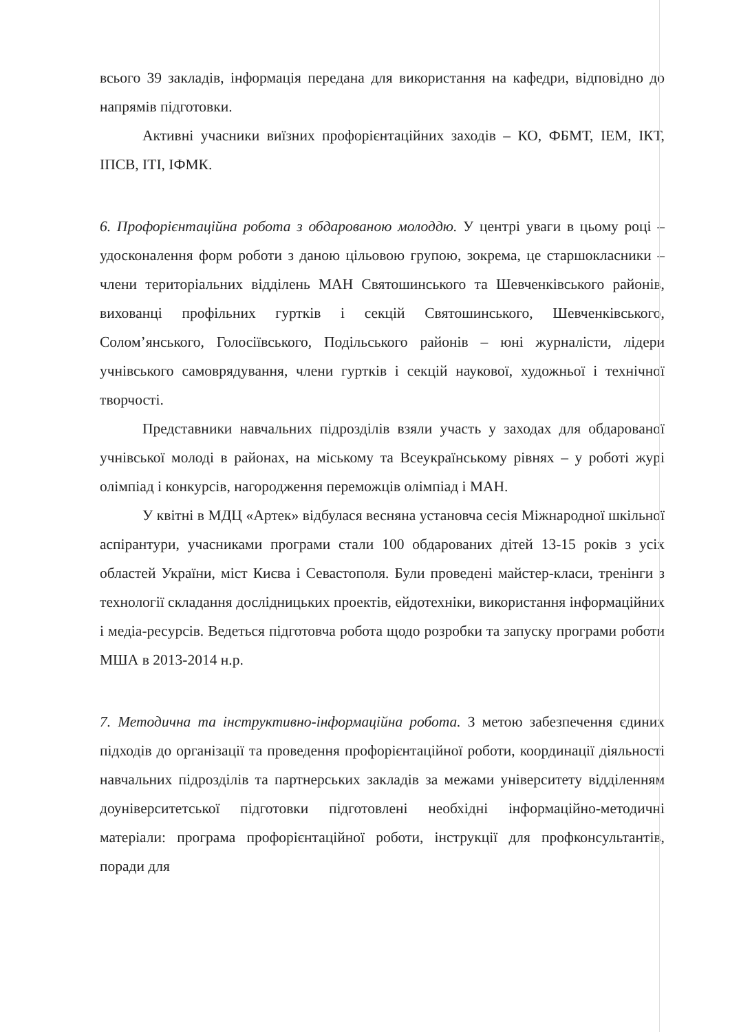всього 39 закладів, інформація передана для використання на кафедри, відповідно до напрямів підготовки.
Активні учасники виїзних профорієнтаційних заходів – КО, ФБМТ, ІЕМ, ІКТ, ІПСВ, ІТІ, ІФМК.
6. Профорієнтаційна робота з обдарованою молоддю. У центрі уваги в цьому році – удосконалення форм роботи з даною цільовою групою, зокрема, це старшокласники – члени територіальних відділень МАН Святошинського та Шевченківського районів, вихованці профільних гуртків і секцій Святошинського, Шевченківського, Солом’янського, Голосіївського, Подільського районів – юні журналісти, лідери учнівського самоврядування, члени гуртків і секцій наукової, художньої і технічної творчості.
Представники навчальних підрозділів взяли участь у заходах для обдарованої учнівської молоді в районах, на міському та Всеукраїнському рівнях – у роботі журі олімпіад і конкурсів, нагородження переможців олімпіад і МАН.
У квітні в МДЦ «Артек» відбулася весняна установча сесія Міжнародної шкільної аспірантури, учасниками програми стали 100 обдарованих дітей 13-15 років з усіх областей України, міст Києва і Севастополя. Були проведені майстер-класи, тренінги з технології складання дослідницьких проектів, ейдотехніки, використання інформаційних і медіа-ресурсів. Ведеться підготовча робота щодо розробки та запуску програми роботи МША в 2013-2014 н.р.
7. Методична та інструктивно-інформаційна робота. З метою забезпечення єдиних підходів до організації та проведення профорієнтаційної роботи, координації діяльності навчальних підрозділів та партнерських закладів за межами університету відділенням доуніверситетської підготовки підготовлені необхідні інформаційно-методичні матеріали: програма профорієнтаційної роботи, інструкції для профконсультантів, поради для